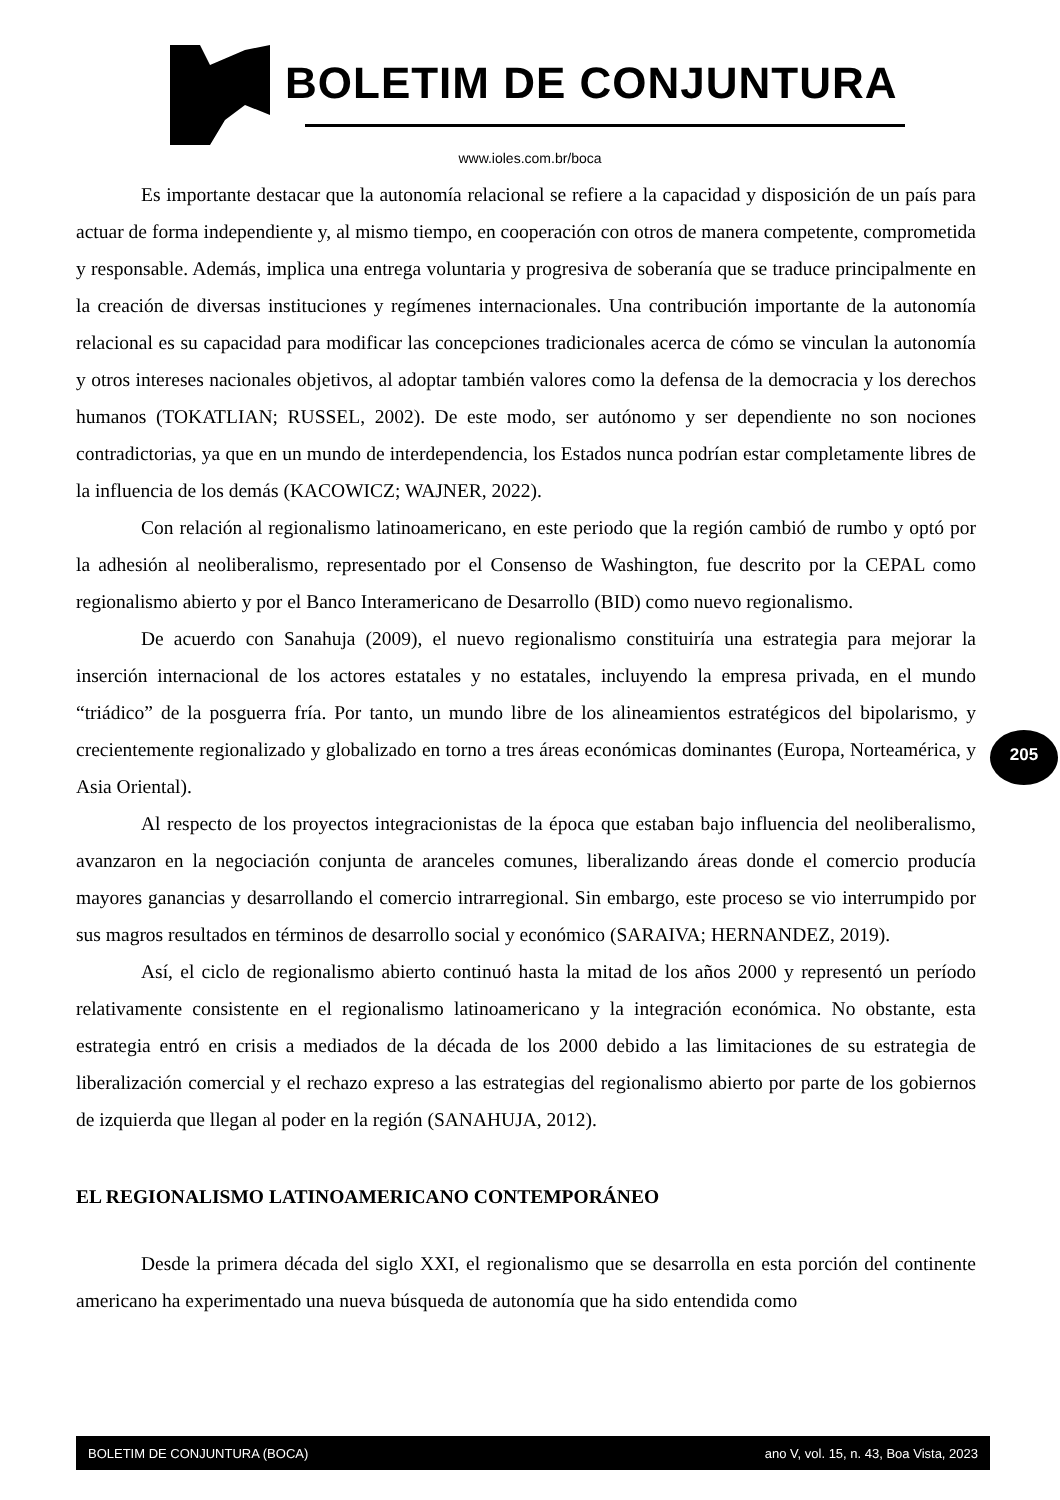BOLETIM DE CONJUNTURA
www.ioles.com.br/boca
Es importante destacar que la autonomía relacional se refiere a la capacidad y disposición de un país para actuar de forma independiente y, al mismo tiempo, en cooperación con otros de manera competente, comprometida y responsable. Además, implica una entrega voluntaria y progresiva de soberanía que se traduce principalmente en la creación de diversas instituciones y regímenes internacionales. Una contribución importante de la autonomía relacional es su capacidad para modificar las concepciones tradicionales acerca de cómo se vinculan la autonomía y otros intereses nacionales objetivos, al adoptar también valores como la defensa de la democracia y los derechos humanos (TOKATLIAN; RUSSEL, 2002). De este modo, ser autónomo y ser dependiente no son nociones contradictorias, ya que en un mundo de interdependencia, los Estados nunca podrían estar completamente libres de la influencia de los demás (KACOWICZ; WAJNER, 2022).
Con relación al regionalismo latinoamericano, en este periodo que la región cambió de rumbo y optó por la adhesión al neoliberalismo, representado por el Consenso de Washington, fue descrito por la CEPAL como regionalismo abierto y por el Banco Interamericano de Desarrollo (BID) como nuevo regionalismo.
De acuerdo con Sanahuja (2009), el nuevo regionalismo constituiría una estrategia para mejorar la inserción internacional de los actores estatales y no estatales, incluyendo la empresa privada, en el mundo “triádico” de la posguerra fría. Por tanto, un mundo libre de los alineamientos estratégicos del bipolarismo, y crecientemente regionalizado y globalizado en torno a tres áreas económicas dominantes (Europa, Norteamérica, y Asia Oriental).
Al respecto de los proyectos integracionistas de la época que estaban bajo influencia del neoliberalismo, avanzaron en la negociación conjunta de aranceles comunes, liberalizando áreas donde el comercio producía mayores ganancias y desarrollando el comercio intrarregional. Sin embargo, este proceso se vio interrumpido por sus magros resultados en términos de desarrollo social y económico (SARAIVA; HERNANDEZ, 2019).
Así, el ciclo de regionalismo abierto continuó hasta la mitad de los años 2000 y representó un período relativamente consistente en el regionalismo latinoamericano y la integración económica. No obstante, esta estrategia entró en crisis a mediados de la década de los 2000 debido a las limitaciones de su estrategia de liberalización comercial y el rechazo expreso a las estrategias del regionalismo abierto por parte de los gobiernos de izquierda que llegan al poder en la región (SANAHUJA, 2012).
EL REGIONALISMO LATINOAMERICANO CONTEMPORÁNEO
Desde la primera década del siglo XXI, el regionalismo que se desarrolla en esta porción del continente americano ha experimentado una nueva búsqueda de autonomía que ha sido entendida como
205
BOLETIM DE CONJUNTURA (BOCA) ano V, vol. 15, n. 43, Boa Vista, 2023